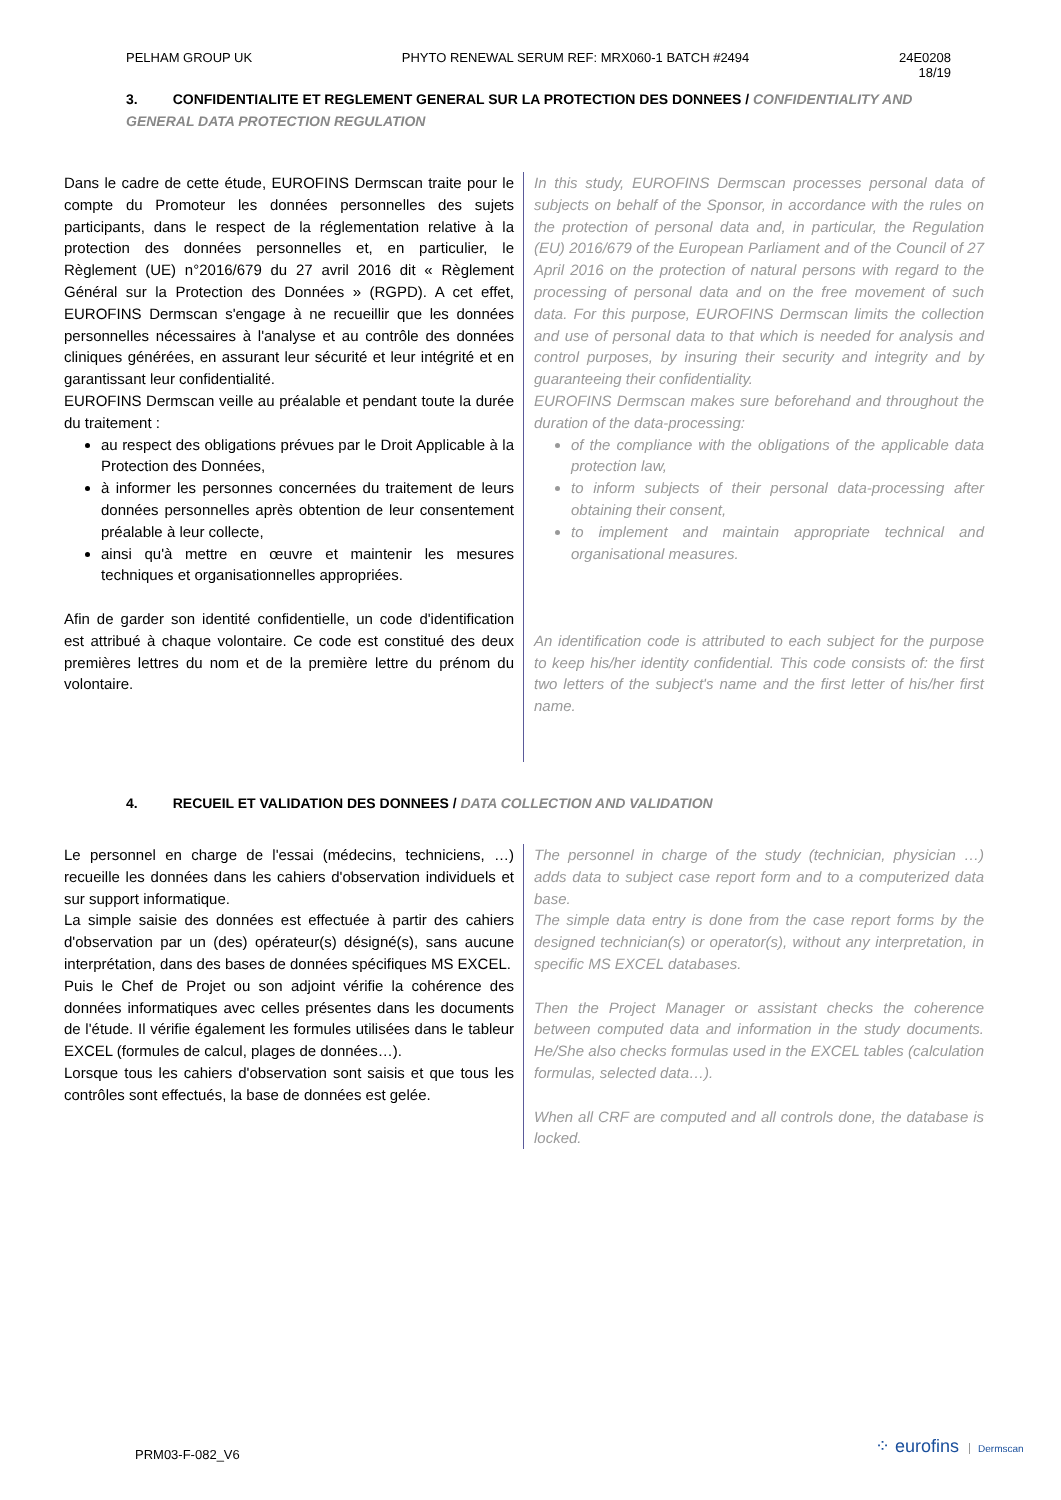PELHAM GROUP UK PHYTO RENEWAL SERUM REF: MRX060-1 BATCH #2494 24E0208
18/19
3. CONFIDENTIALITE ET REGLEMENT GENERAL SUR LA PROTECTION DES DONNEES / CONFIDENTIALITY AND GENERAL DATA PROTECTION REGULATION
Dans le cadre de cette étude, EUROFINS Dermscan traite pour le compte du Promoteur les données personnelles des sujets participants, dans le respect de la réglementation relative à la protection des données personnelles et, en particulier, le Règlement (UE) n°2016/679 du 27 avril 2016 dit « Règlement Général sur la Protection des Données » (RGPD). A cet effet, EUROFINS Dermscan s'engage à ne recueillir que les données personnelles nécessaires à l'analyse et au contrôle des données cliniques générées, en assurant leur sécurité et leur intégrité et en garantissant leur confidentialité.
EUROFINS Dermscan veille au préalable et pendant toute la durée du traitement :
au respect des obligations prévues par le Droit Applicable à la Protection des Données,
à informer les personnes concernées du traitement de leurs données personnelles après obtention de leur consentement préalable à leur collecte,
ainsi qu'à mettre en œuvre et maintenir les mesures techniques et organisationnelles appropriées.
Afin de garder son identité confidentielle, un code d'identification est attribué à chaque volontaire. Ce code est constitué des deux premières lettres du nom et de la première lettre du prénom du volontaire.
In this study, EUROFINS Dermscan processes personal data of subjects on behalf of the Sponsor, in accordance with the rules on the protection of personal data and, in particular, the Regulation (EU) 2016/679 of the European Parliament and of the Council of 27 April 2016 on the protection of natural persons with regard to the processing of personal data and on the free movement of such data. For this purpose, EUROFINS Dermscan limits the collection and use of personal data to that which is needed for analysis and control purposes, by insuring their security and integrity and by guaranteeing their confidentiality.
EUROFINS Dermscan makes sure beforehand and throughout the duration of the data-processing:
of the compliance with the obligations of the applicable data protection law,
to inform subjects of their personal data-processing after obtaining their consent,
to implement and maintain appropriate technical and organisational measures.
An identification code is attributed to each subject for the purpose to keep his/her identity confidential. This code consists of: the first two letters of the subject's name and the first letter of his/her first name.
4. RECUEIL ET VALIDATION DES DONNEES / DATA COLLECTION AND VALIDATION
Le personnel en charge de l'essai (médecins, techniciens, …) recueille les données dans les cahiers d'observation individuels et sur support informatique.
La simple saisie des données est effectuée à partir des cahiers d'observation par un (des) opérateur(s) désigné(s), sans aucune interprétation, dans des bases de données spécifiques MS EXCEL.
Puis le Chef de Projet ou son adjoint vérifie la cohérence des données informatiques avec celles présentes dans les documents de l'étude. Il vérifie également les formules utilisées dans le tableur EXCEL (formules de calcul, plages de données…).
Lorsque tous les cahiers d'observation sont saisis et que tous les contrôles sont effectués, la base de données est gelée.
The personnel in charge of the study (technician, physician …) adds data to subject case report form and to a computerized data base.
The simple data entry is done from the case report forms by the designed technician(s) or operator(s), without any interpretation, in specific MS EXCEL databases.
Then the Project Manager or assistant checks the coherence between computed data and information in the study documents. He/She also checks formulas used in the EXCEL tables (calculation formulas, selected data…).
When all CRF are computed and all controls done, the database is locked.
PRM03-F-082_V6 ⁘ eurofins Dermscan